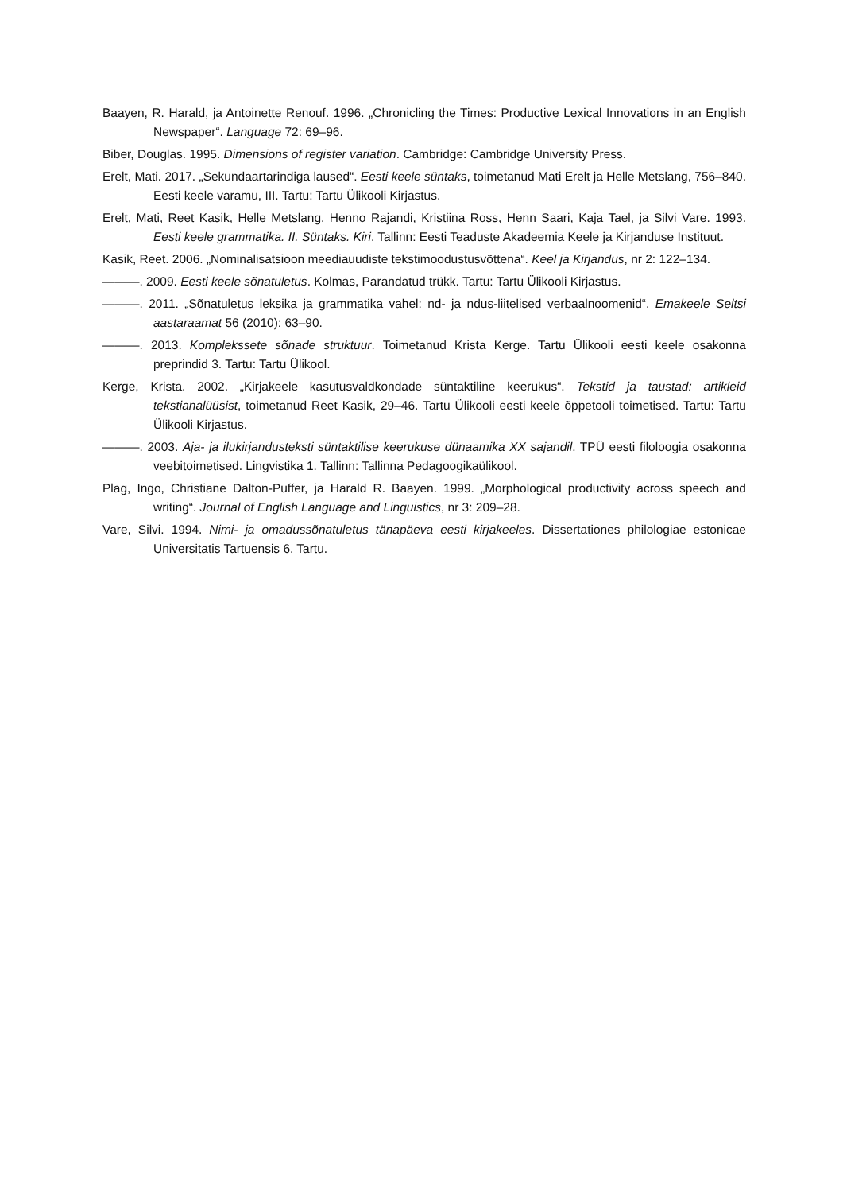Baayen, R. Harald, ja Antoinette Renouf. 1996. „Chronicling the Times: Productive Lexical Innovations in an English Newspaper“. Language 72: 69–96.
Biber, Douglas. 1995. Dimensions of register variation. Cambridge: Cambridge University Press.
Erelt, Mati. 2017. „Sekundaartarindiga laused“. Eesti keele süntaks, toimetanud Mati Erelt ja Helle Metslang, 756–840. Eesti keele varamu, III. Tartu: Tartu Ülikooli Kirjastus.
Erelt, Mati, Reet Kasik, Helle Metslang, Henno Rajandi, Kristiina Ross, Henn Saari, Kaja Tael, ja Silvi Vare. 1993. Eesti keele grammatika. II. Süntaks. Kiri. Tallinn: Eesti Teaduste Akadeemia Keele ja Kirjanduse Instituut.
Kasik, Reet. 2006. „Nominalisatsioon meediauudiste tekstimoodustusvõttena“. Keel ja Kirjandus, nr 2: 122–134.
———. 2009. Eesti keele sõnatuletus. Kolmas, Parandatud trükk. Tartu: Tartu Ülikooli Kirjastus.
———. 2011. „Sõnatuletus leksika ja grammatika vahel: nd- ja ndus-liitelised verbaalnoomenid“. Emakeele Seltsi aastaraamat 56 (2010): 63–90.
———. 2013. Komplekssete sõnade struktuur. Toimetanud Krista Kerge. Tartu Ülikooli eesti keele osakonna preprindid 3. Tartu: Tartu Ülikool.
Kerge, Krista. 2002. „Kirjakeele kasutusvaldkondade süntaktiline keerukus“. Tekstid ja taustad: artikleid tekstianalüüsist, toimetanud Reet Kasik, 29–46. Tartu Ülikooli eesti keele õppetooli toimetised. Tartu: Tartu Ülikooli Kirjastus.
———. 2003. Aja- ja ilukirjandusteksti süntaktilise keerukuse dünaamika XX sajandil. TPÜ eesti filoloogia osakonna veebitoimetised. Lingvistika 1. Tallinn: Tallinna Pedagoogikaülikool.
Plag, Ingo, Christiane Dalton-Puffer, ja Harald R. Baayen. 1999. „Morphological productivity across speech and writing“. Journal of English Language and Linguistics, nr 3: 209–28.
Vare, Silvi. 1994. Nimi- ja omadussõnatuletus tänapäeva eesti kirjakeeles. Dissertationes philologiae estonicae Universitatis Tartuensis 6. Tartu.